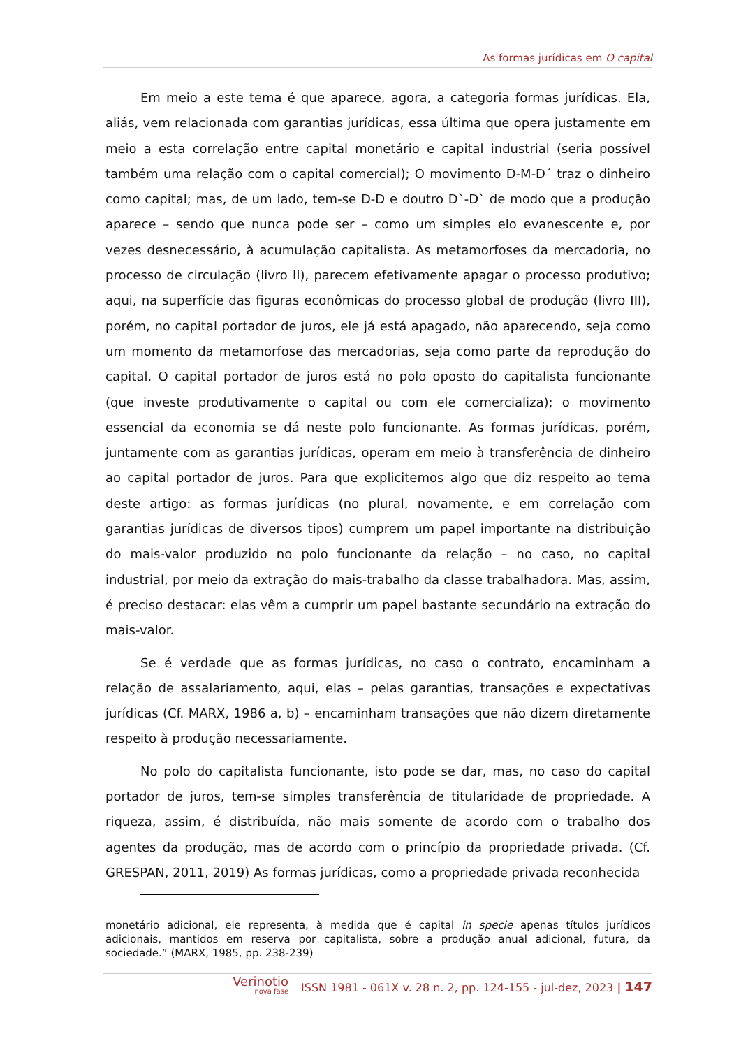As formas jurídicas em O capital
Em meio a este tema é que aparece, agora, a categoria formas jurídicas. Ela, aliás, vem relacionada com garantias jurídicas, essa última que opera justamente em meio a esta correlação entre capital monetário e capital industrial (seria possível também uma relação com o capital comercial); O movimento D-M-D´ traz o dinheiro como capital; mas, de um lado, tem-se D-D e doutro D`-D` de modo que a produção aparece – sendo que nunca pode ser – como um simples elo evanescente e, por vezes desnecessário, à acumulação capitalista. As metamorfoses da mercadoria, no processo de circulação (livro II), parecem efetivamente apagar o processo produtivo; aqui, na superfície das figuras econômicas do processo global de produção (livro III), porém, no capital portador de juros, ele já está apagado, não aparecendo, seja como um momento da metamorfose das mercadorias, seja como parte da reprodução do capital. O capital portador de juros está no polo oposto do capitalista funcionante (que investe produtivamente o capital ou com ele comercializa); o movimento essencial da economia se dá neste polo funcionante. As formas jurídicas, porém, juntamente com as garantias jurídicas, operam em meio à transferência de dinheiro ao capital portador de juros. Para que explicitemos algo que diz respeito ao tema deste artigo: as formas jurídicas (no plural, novamente, e em correlação com garantias jurídicas de diversos tipos) cumprem um papel importante na distribuição do mais-valor produzido no polo funcionante da relação – no caso, no capital industrial, por meio da extração do mais-trabalho da classe trabalhadora. Mas, assim, é preciso destacar: elas vêm a cumprir um papel bastante secundário na extração do mais-valor.
Se é verdade que as formas jurídicas, no caso o contrato, encaminham a relação de assalariamento, aqui, elas – pelas garantias, transações e expectativas jurídicas (Cf. MARX, 1986 a, b) – encaminham transações que não dizem diretamente respeito à produção necessariamente.
No polo do capitalista funcionante, isto pode se dar, mas, no caso do capital portador de juros, tem-se simples transferência de titularidade de propriedade. A riqueza, assim, é distribuída, não mais somente de acordo com o trabalho dos agentes da produção, mas de acordo com o princípio da propriedade privada. (Cf. GRESPAN, 2011, 2019) As formas jurídicas, como a propriedade privada reconhecida
monetário adicional, ele representa, à medida que é capital in specie apenas títulos jurídicos adicionais, mantidos em reserva por capitalista, sobre a produção anual adicional, futura, da sociedade.” (MARX, 1985, pp. 238-239)
Verinotio
nova fase
ISSN 1981 - 061X v. 28 n. 2, pp. 124-155 - jul-dez, 2023 | 147